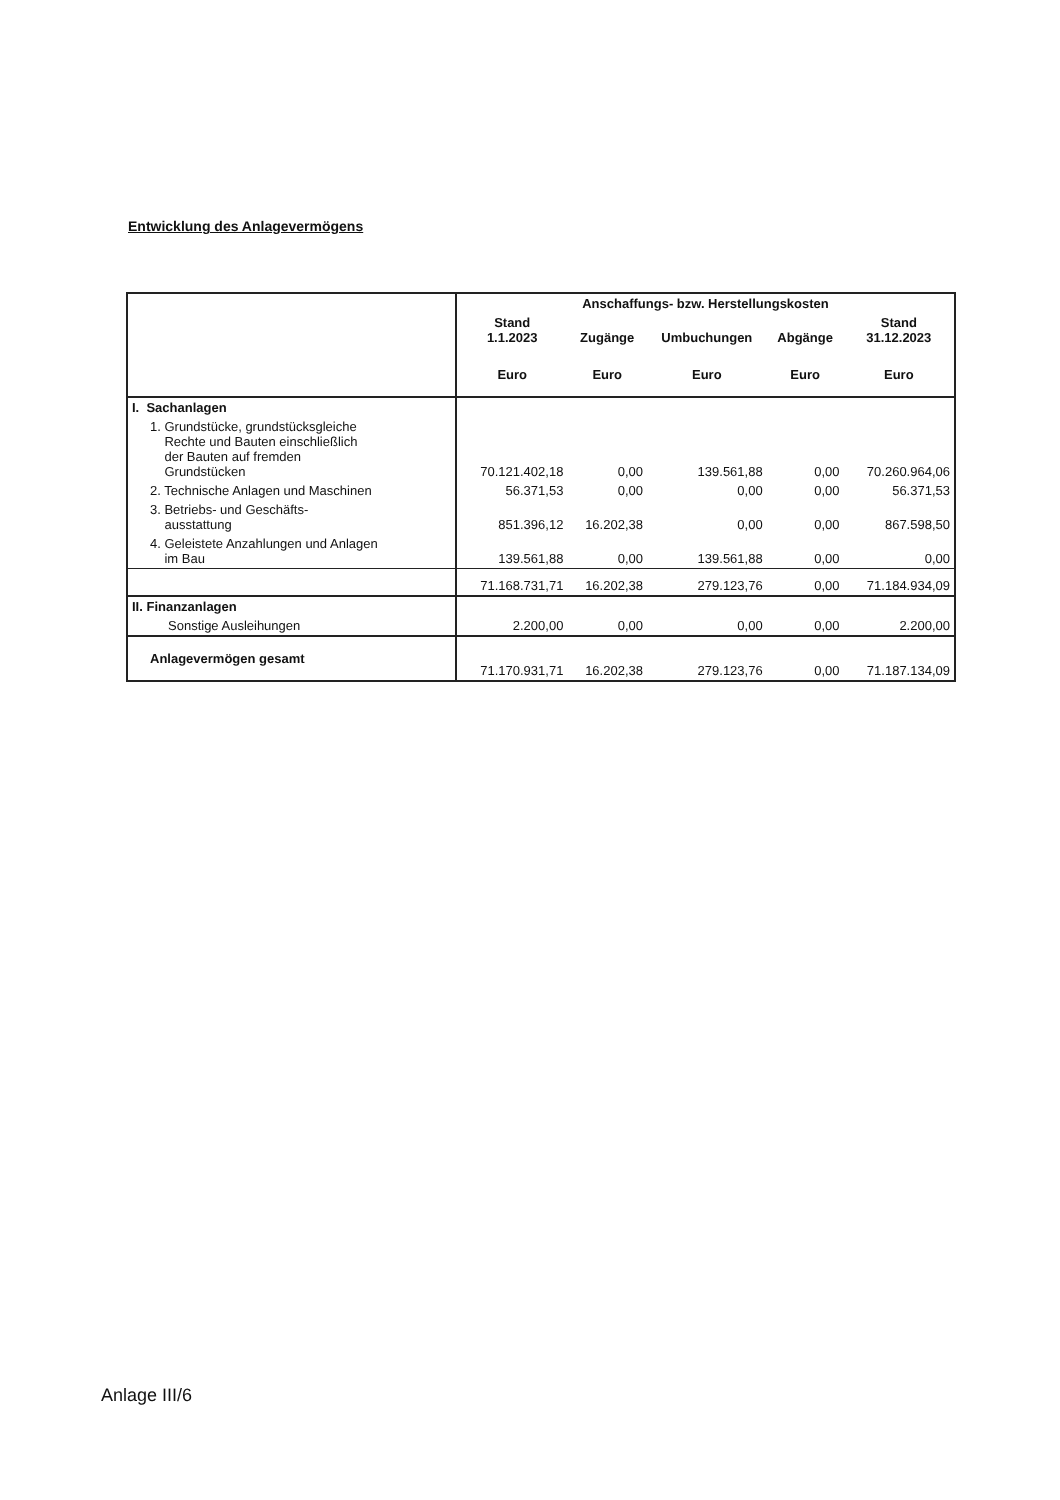Entwicklung des Anlagevermögens
| | Anschaffungs- bzw. Herstellungskosten | | | | |
| | Stand 1.1.2023 | Zugänge | Umbuchungen | Abgänge | Stand 31.12.2023 |
| | Euro | Euro | Euro | Euro | Euro |
| I. Sachanlagen | | | | | |
| 1. Grundstücke, grundstücksgleiche Rechte und Bauten einschließlich der Bauten auf fremden Grundstücken | 70.121.402,18 | 0,00 | 139.561,88 | 0,00 | 70.260.964,06 |
| 2. Technische Anlagen und Maschinen | 56.371,53 | 0,00 | 0,00 | 0,00 | 56.371,53 |
| 3. Betriebs- und Geschäfts- ausstattung | 851.396,12 | 16.202,38 | 0,00 | 0,00 | 867.598,50 |
| 4. Geleistete Anzahlungen und Anlagen im Bau | 139.561,88 | 0,00 | 139.561,88 | 0,00 | 0,00 |
| | 71.168.731,71 | 16.202,38 | 279.123,76 | 0,00 | 71.184.934,09 |
| II. Finanzanlagen | | | | | |
| Sonstige Ausleihungen | 2.200,00 | 0,00 | 0,00 | 0,00 | 2.200,00 |
| Anlagevermögen gesamt | 71.170.931,71 | 16.202,38 | 279.123,76 | 0,00 | 71.187.134,09 |
Anlage III/6